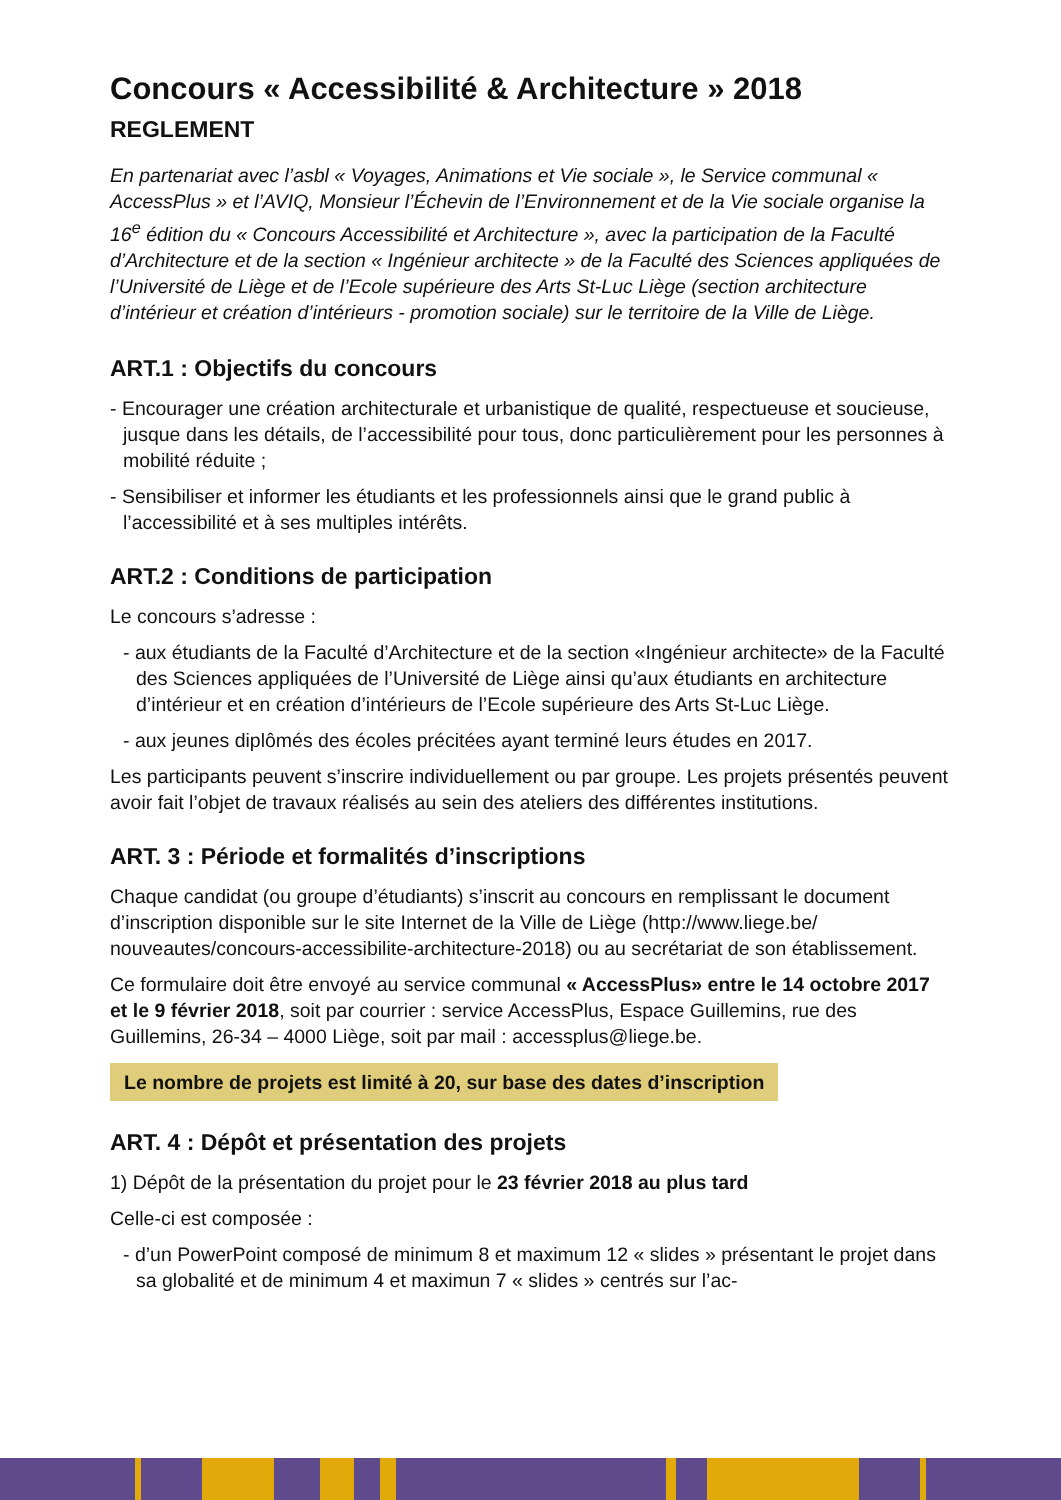Concours « Accessibilité & Architecture » 2018
REGLEMENT
En partenariat avec l’asbl « Voyages, Animations et Vie sociale », le Service communal « AccessPlus » et l’AVIQ, Monsieur l’Échevin de l’Environnement et de la Vie sociale organise la 16<sup>e</sup> édition du « Concours Accessibilité et Architecture », avec la participation de la Faculté d’Architecture et de la section « Ingénieur architecte » de la Faculté des Sciences appliquées de l’Université de Liège et de l’Ecole supérieure des Arts St-Luc Liège (section architecture d’intérieur et création d’intérieurs - promotion sociale) sur le territoire de la Ville de Liège.
ART.1 : Objectifs du concours
- Encourager une création architecturale et urbanistique de qualité, respectueuse et soucieuse, jusque dans les détails, de l’accessibilité pour tous, donc particulièrement pour les personnes à mobilité réduite ;
- Sensibiliser et informer les étudiants et les professionnels ainsi que le grand public à l’accessibilité et à ses multiples intérêts.
ART.2 : Conditions de participation
Le concours s’adresse :
- aux étudiants de la Faculté d’Architecture et de la section «Ingénieur architecte» de la Faculté des Sciences appliquées de l’Université de Liège ainsi qu’aux étudiants en architecture d’intérieur et en création d’intérieurs de l’Ecole supérieure des Arts St-Luc Liège.
- aux jeunes diplômés des écoles précitées ayant terminé leurs études en 2017.
Les participants peuvent s’inscrire individuellement ou par groupe. Les projets présentés peuvent avoir fait l’objet de travaux réalisés au sein des ateliers des différentes institutions.
ART. 3 : Période et formalités d’inscriptions
Chaque candidat (ou groupe d’étudiants) s’inscrit au concours en remplissant le document d’inscription disponible sur le site Internet de la Ville de Liège (http://www.liege.be/ nouveautes/concours-accessibilite-architecture-2018) ou au secrétariat de son établissement.
Ce formulaire doit être envoyé au service communal « AccessPlus» entre le 14 octobre 2017 et le 9 février 2018, soit par courrier : service AccessPlus, Espace Guillemins, rue des Guillemins, 26-34 – 4000 Liège, soit par mail : accessplus@liege.be.
Le nombre de projets est limité à 20, sur base des dates d’inscription
ART. 4 : Dépôt et présentation des projets
1) Dépôt de la présentation du projet pour le 23 février 2018 au plus tard
Celle-ci est composée :
- d’un PowerPoint composé de minimum 8 et maximum 12 « slides » présentant le projet dans sa globalité et de minimum 4 et maximun 7 « slides » centrés sur l’ac-